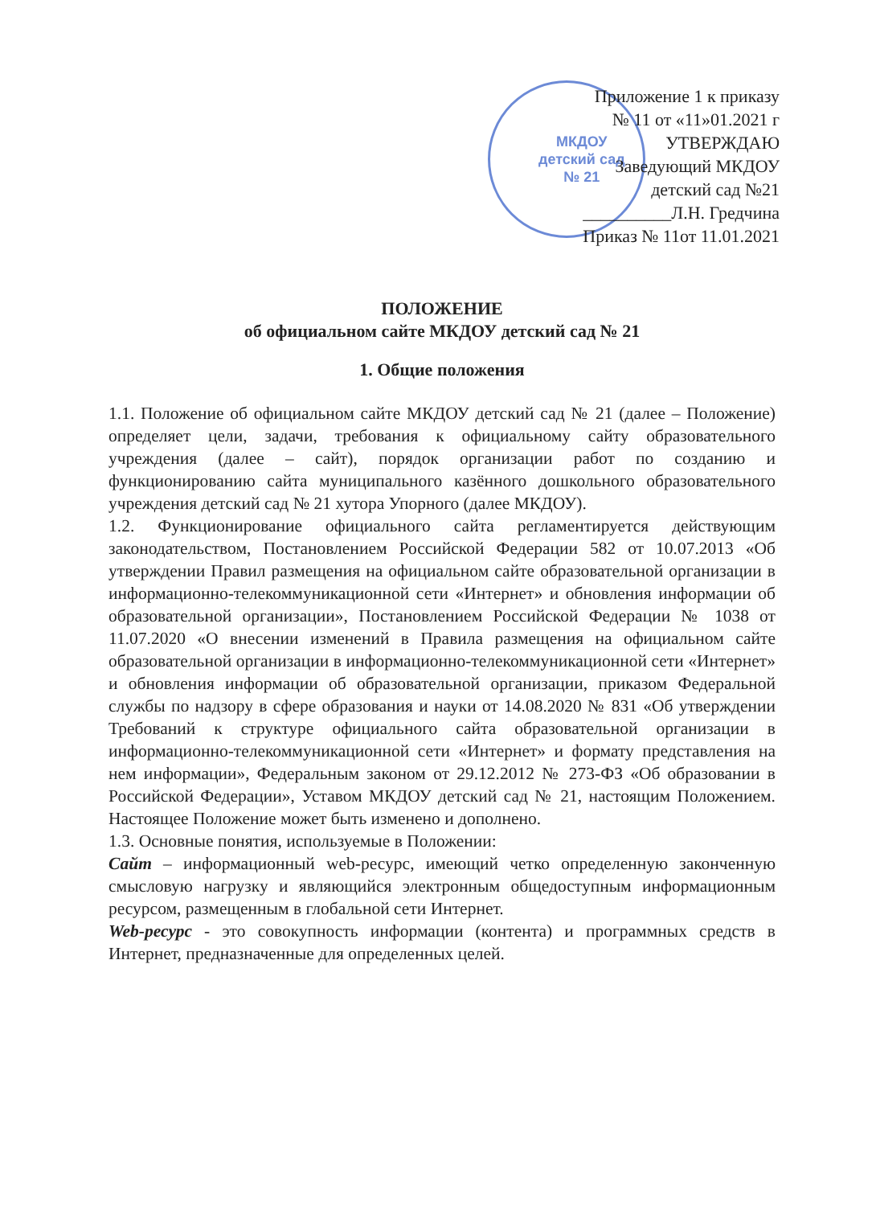МКДОУ
детский сад
№ 21
Приложение 1 к приказу
№ 11 от «11»01.2021 г
УТВЕРЖДАЮ
Заведующий МКДОУ
детский сад №21
__________Л.Н. Гредчина
Приказ № 11от 11.01.2021
ПОЛОЖЕНИЕ
об официальном сайте МКДОУ детский сад № 21
1. Общие положения
1.1. Положение об официальном сайте МКДОУ детский сад № 21 (далее – Положение) определяет цели, задачи, требования к официальному сайту образовательного учреждения (далее – сайт), порядок организации работ по созданию и функционированию сайта муниципального казённого дошкольного образовательного учреждения детский сад № 21 хутора Упорного (далее МКДОУ).
1.2. Функционирование официального сайта регламентируется действующим законодательством, Постановлением Российской Федерации 582 от 10.07.2013 «Об утверждении Правил размещения на официальном сайте образовательной организации в информационно-телекоммуникационной сети «Интернет» и обновления информации об образовательной организации», Постановлением Российской Федерации № 1038 от 11.07.2020 «О внесении изменений в Правила размещения на официальном сайте образовательной организации в информационно-телекоммуникационной сети «Интернет» и обновления информации об образовательной организации, приказом Федеральной службы по надзору в сфере образования и науки от 14.08.2020 № 831 «Об утверждении Требований к структуре официального сайта образовательной организации в информационно-телекоммуникационной сети «Интернет» и формату представления на нем информации», Федеральным законом от 29.12.2012 № 273-ФЗ «Об образовании в Российской Федерации», Уставом МКДОУ детский сад № 21, настоящим Положением. Настоящее Положение может быть изменено и дополнено.
1.3. Основные понятия, используемые в Положении:
Сайт – информационный web-ресурс, имеющий четко определенную законченную смысловую нагрузку и являющийся электронным общедоступным информационным ресурсом, размещенным в глобальной сети Интернет.
Web-ресурс - это совокупность информации (контента) и программных средств в Интернет, предназначенные для определенных целей.